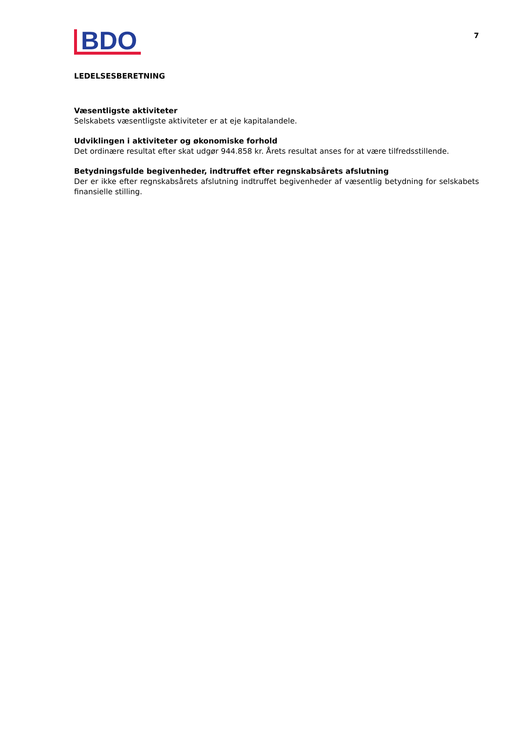BDO
7
LEDELSESBERETNING
Væsentligste aktiviteter
Selskabets væsentligste aktiviteter er at eje kapitalandele.
Udviklingen i aktiviteter og økonomiske forhold
Det ordinære resultat efter skat udgør 944.858 kr. Årets resultat anses for at være tilfredsstillende.
Betydningsfulde begivenheder, indtruffet efter regnskabsårets afslutning
Der er ikke efter regnskabsårets afslutning indtruffet begivenheder af væsentlig betydning for selskabets finansielle stilling.